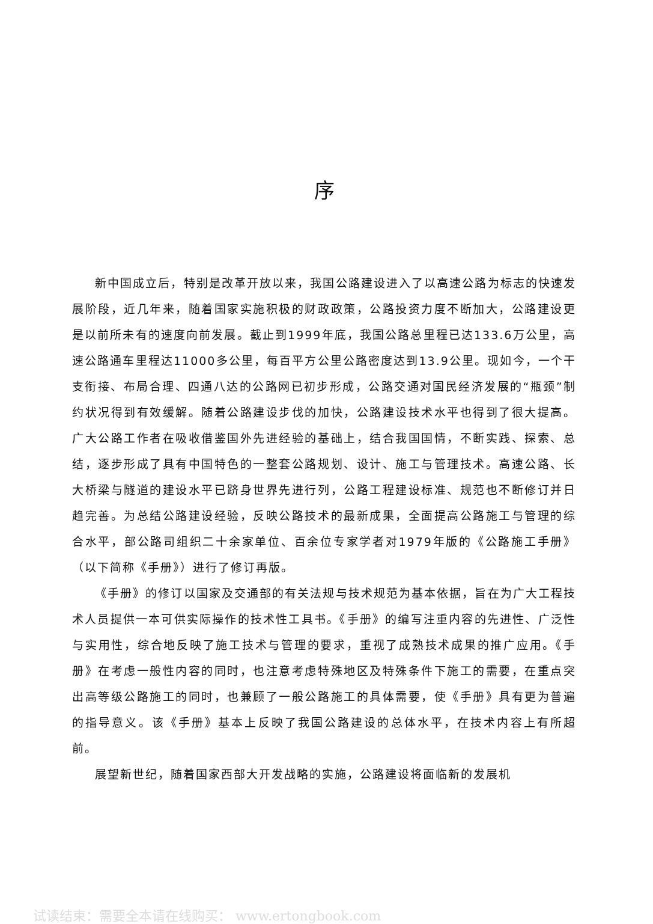序
新中国成立后，特别是改革开放以来，我国公路建设进入了以高速公路为标志的快速发展阶段，近几年来，随着国家实施积极的财政政策，公路投资力度不断加大，公路建设更是以前所未有的速度向前发展。截止到1999年底，我国公路总里程已达133.6万公里，高速公路通车里程达11000多公里，每百平方公里公路密度达到13.9公里。现如今，一个干支衔接、布局合理、四通八达的公路网已初步形成，公路交通对国民经济发展的“瓶颈”制约状况得到有效缓解。随着公路建设步伐的加快，公路建设技术水平也得到了很大提高。广大公路工作者在吸收借鉴国外先进经验的基础上，结合我国国情，不断实践、探索、总结，逐步形成了具有中国特色的一整套公路规划、设计、施工与管理技术。高速公路、长大桥梁与隧道的建设水平已跻身世界先进行列，公路工程建设标准、规范也不断修订并日趋完善。为总结公路建设经验，反映公路技术的最新成果，全面提高公路施工与管理的综合水平，部公路司组织二十余家单位、百余位专家学者对1979年版的《公路施工手册》（以下简称《手册》）进行了修订再版。
《手册》的修订以国家及交通部的有关法规与技术规范为基本依据，旨在为广大工程技术人员提供一本可供实际操作的技术性工具书。《手册》的编写注重内容的先进性、广泛性与实用性，综合地反映了施工技术与管理的要求，重视了成熟技术成果的推广应用。《手册》在考虑一般性内容的同时，也注意考虑特殊地区及特殊条件下施工的需要，在重点突出高等级公路施工的同时，也兼顾了一般公路施工的具体需要，使《手册》具有更为普遍的指导意义。该《手册》基本上反映了我国公路建设的总体水平，在技术内容上有所超前。
展望新世纪，随着国家西部大开发战略的实施，公路建设将面临新的发展机
试读结束：需要全本请在线购买： www.ertongbook.com